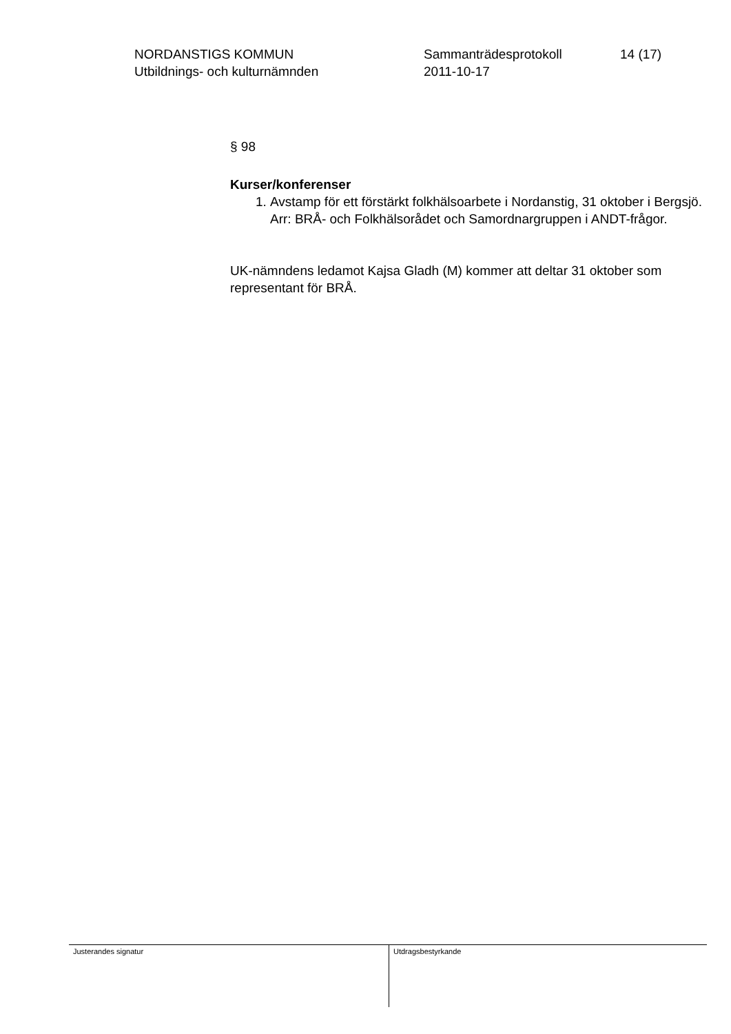NORDANSTIGS KOMMUN
Utbildnings- och kulturnämnden
Sammanträdesprotokoll
2011-10-17
14 (17)
§ 98
Kurser/konferenser
1. Avstamp för ett förstärkt folkhälsoarbete i Nordanstig, 31 oktober i Bergsjö. Arr: BRÅ- och Folkhälsorådet och Samordnargruppen i ANDT-frågor.
UK-nämndens ledamot Kajsa Gladh (M) kommer att deltar 31 oktober som representant för BRÅ.
Justerandes signatur Utdragsbestyrkande